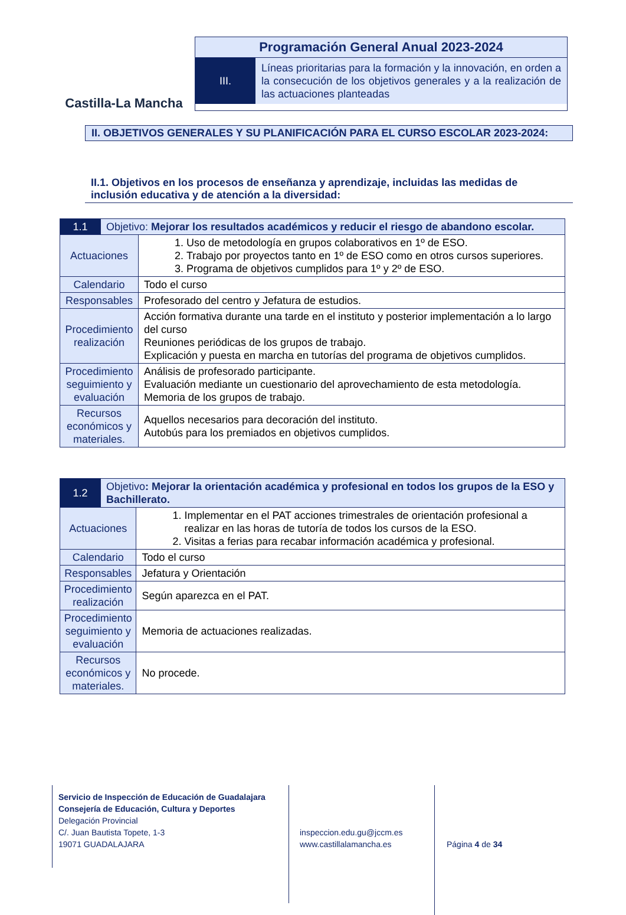Castilla-La Mancha
Programación General Anual 2023-2024
III.
Líneas prioritarias para la formación y la innovación, en orden a la consecución de los objetivos generales y a la realización de las actuaciones planteadas
II. OBJETIVOS GENERALES Y SU PLANIFICACIÓN PARA EL CURSO ESCOLAR 2023-2024:
II.1. Objetivos en los procesos de enseñanza y aprendizaje, incluidas las medidas de inclusión educativa y de atención a la diversidad:
| 1.1 | Objetivo: Mejorar los resultados académicos y reducir el riesgo de abandono escolar. | |
| Actuaciones | | 1. Uso de metodología en grupos colaborativos en 1º de ESO. 2. Trabajo por proyectos tanto en 1º de ESO como en otros cursos superiores. 3. Programa de objetivos cumplidos para 1º y 2º de ESO. |
| Calendario | | Todo el curso |
| Responsables | | Profesorado del centro y Jefatura de estudios. |
| Procedimiento realización | | Acción formativa durante una tarde en el instituto y posterior implementación a lo largo del curso Reuniones periódicas de los grupos de trabajo. Explicación y puesta en marcha en tutorías del programa de objetivos cumplidos. |
| Procedimiento seguimiento y evaluación | | Análisis de profesorado participante. Evaluación mediante un cuestionario del aprovechamiento de esta metodología. Memoria de los grupos de trabajo. |
| Recursos económicos y materiales. | | Aquellos necesarios para decoración del instituto. Autobús para los premiados en objetivos cumplidos. |
| 1.2 | Objetivo : Mejorar la orientación académica y profesional en todos los grupos de la ESO y Bachillerato. | |
| Actuaciones | | 1. Implementar en el PAT acciones trimestrales de orientación profesional a realizar en las horas de tutoría de todos los cursos de la ESO. 2. Visitas a ferias para recabar información académica y profesional. |
| Calendario | | Todo el curso |
| Responsables | | Jefatura y Orientación |
| Procedimiento realización | | Según aparezca en el PAT. |
| Procedimiento seguimiento y evaluación | | Memoria de actuaciones realizadas. |
| Recursos económicos y materiales. | | No procede. |
Servicio de Inspección de Educación de Guadalajara
Consejería de Educación, Cultura y Deportes
Delegación Provincial
C/. Juan Bautista Topete, 1-3
19071 GUADALAJARA
inspeccion.edu.gu@jccm.es
www.castillalamancha.es
Página 4 de 34